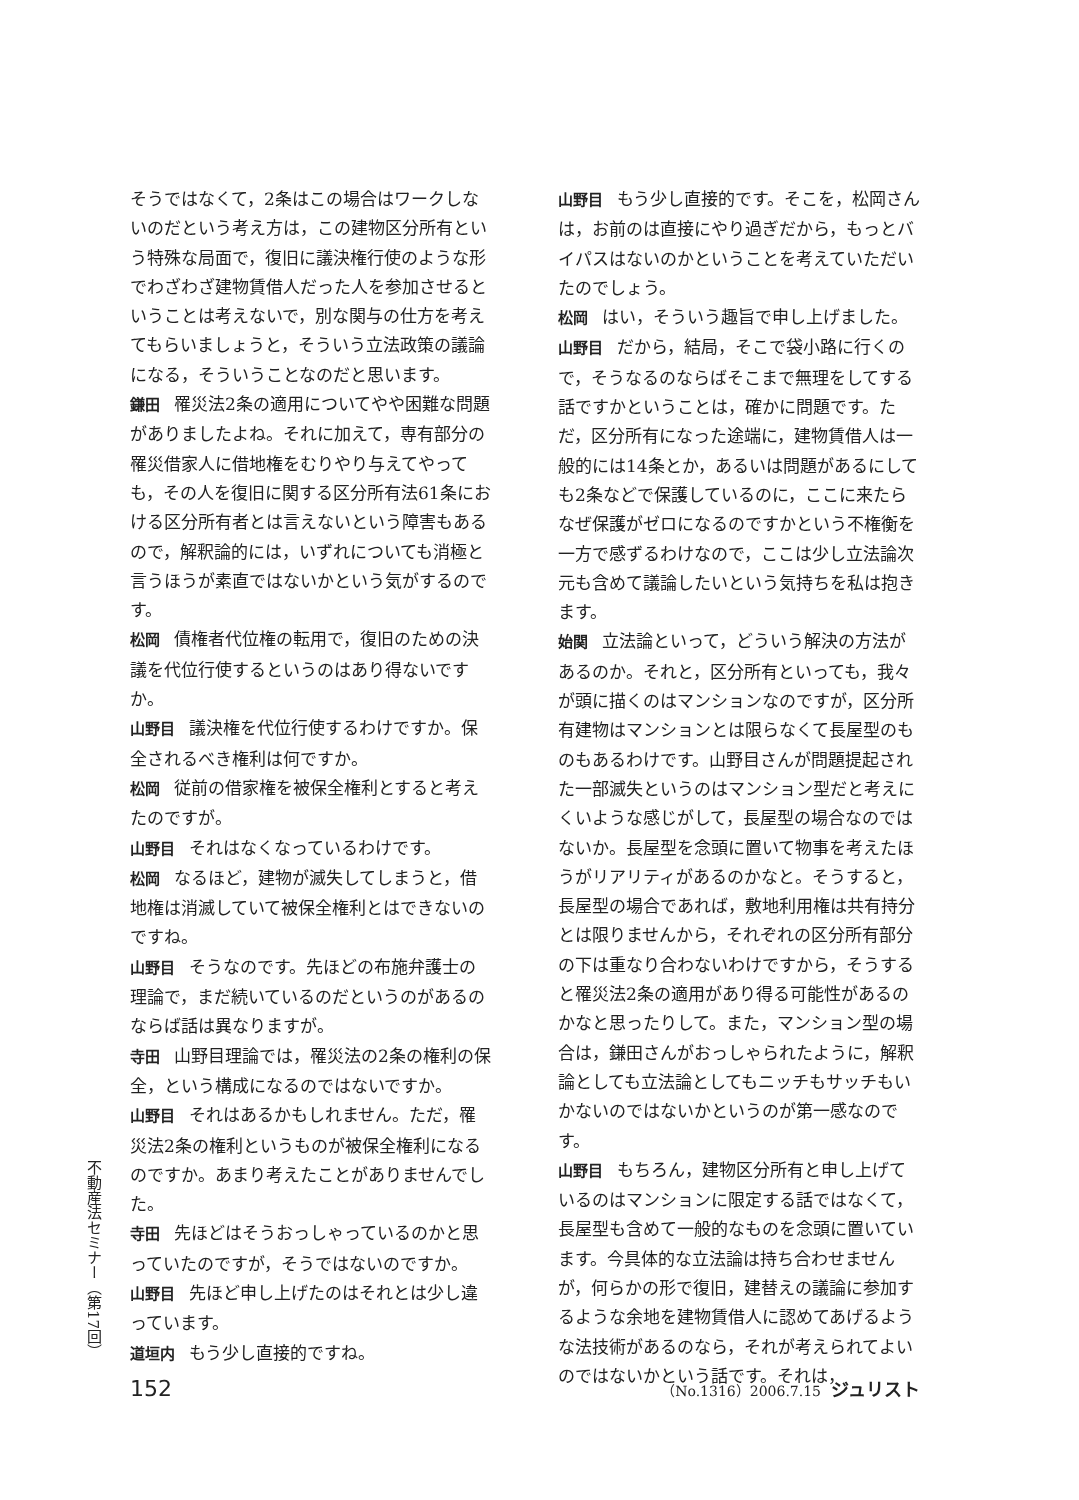そうではなくて，2条はこの場合はワークしないのだという考え方は，この建物区分所有という特殊な局面で，復旧に議決権行使のような形でわざわざ建物賃借人だった人を参加させるということは考えないで，別な関与の仕方を考えてもらいましょうと，そういう立法政策の議論になる，そういうことなのだと思います。
鎌田 罹災法2条の適用についてやや困難な問題がありましたよね。それに加えて，専有部分の罹災借家人に借地権をむりやり与えてやっても，その人を復旧に関する区分所有法61条における区分所有者とは言えないという障害もあるので，解釈論的には，いずれについても消極と言うほうが素直ではないかという気がするのです。
松岡 債権者代位権の転用で，復旧のための決議を代位行使するというのはあり得ないですか。
山野目 議決権を代位行使するわけですか。保全されるべき権利は何ですか。
松岡 従前の借家権を被保全権利とすると考えたのですが。
山野目 それはなくなっているわけです。
松岡 なるほど，建物が滅失してしまうと，借地権は消滅していて被保全権利とはできないのですね。
山野目 そうなのです。先ほどの布施弁護士の理論で，まだ続いているのだというのがあるのならば話は異なりますが。
寺田 山野目理論では，罹災法の2条の権利の保全，という構成になるのではないですか。
山野目 それはあるかもしれません。ただ，罹災法2条の権利というものが被保全権利になるのですか。あまり考えたことがありませんでした。
寺田 先ほどはそうおっしゃっているのかと思っていたのですが，そうではないのですか。
山野目 先ほど申し上げたのはそれとは少し違っています。
道垣内 もう少し直接的ですね。
山野目 もう少し直接的です。そこを，松岡さんは，お前のは直接にやり過ぎだから，もっとバイパスはないのかということを考えていただいたのでしょう。
松岡 はい，そういう趣旨で申し上げました。
山野目 だから，結局，そこで袋小路に行くので，そうなるのならばそこまで無理をしてする話ですかということは，確かに問題です。ただ，区分所有になった途端に，建物賃借人は一般的には14条とか，あるいは問題があるにしても2条などで保護しているのに，ここに来たらなぜ保護がゼロになるのですかという不権衡を一方で感ずるわけなので，ここは少し立法論次元も含めて議論したいという気持ちを私は抱きます。
始関 立法論といって，どういう解決の方法があるのか。それと，区分所有といっても，我々が頭に描くのはマンションなのですが，区分所有建物はマンションとは限らなくて長屋型のものもあるわけです。山野目さんが問題提起された一部滅失というのはマンション型だと考えにくいような感じがして，長屋型の場合なのではないか。長屋型を念頭に置いて物事を考えたほうがリアリティがあるのかなと。そうすると，長屋型の場合であれば，敷地利用権は共有持分とは限りませんから，それぞれの区分所有部分の下は重なり合わないわけですから，そうすると罹災法2条の適用があり得る可能性があるのかなと思ったりして。また，マンション型の場合は，鎌田さんがおっしゃられたように，解釈論としても立法論としてもニッチもサッチもいかないのではないかというのが第一感なのです。
山野目 もちろん，建物区分所有と申し上げているのはマンションに限定する話ではなくて，長屋型も含めて一般的なものを念頭に置いています。今具体的な立法論は持ち合わせませんが，何らかの形で復旧，建替えの議論に参加するような余地を建物賃借人に認めてあげるような法技術があるのなら，それが考えられてよいのではないかという話です。それは，
不動産法セミナー（第17回）
152 （No.1316）2006.7.15 ジュリスト